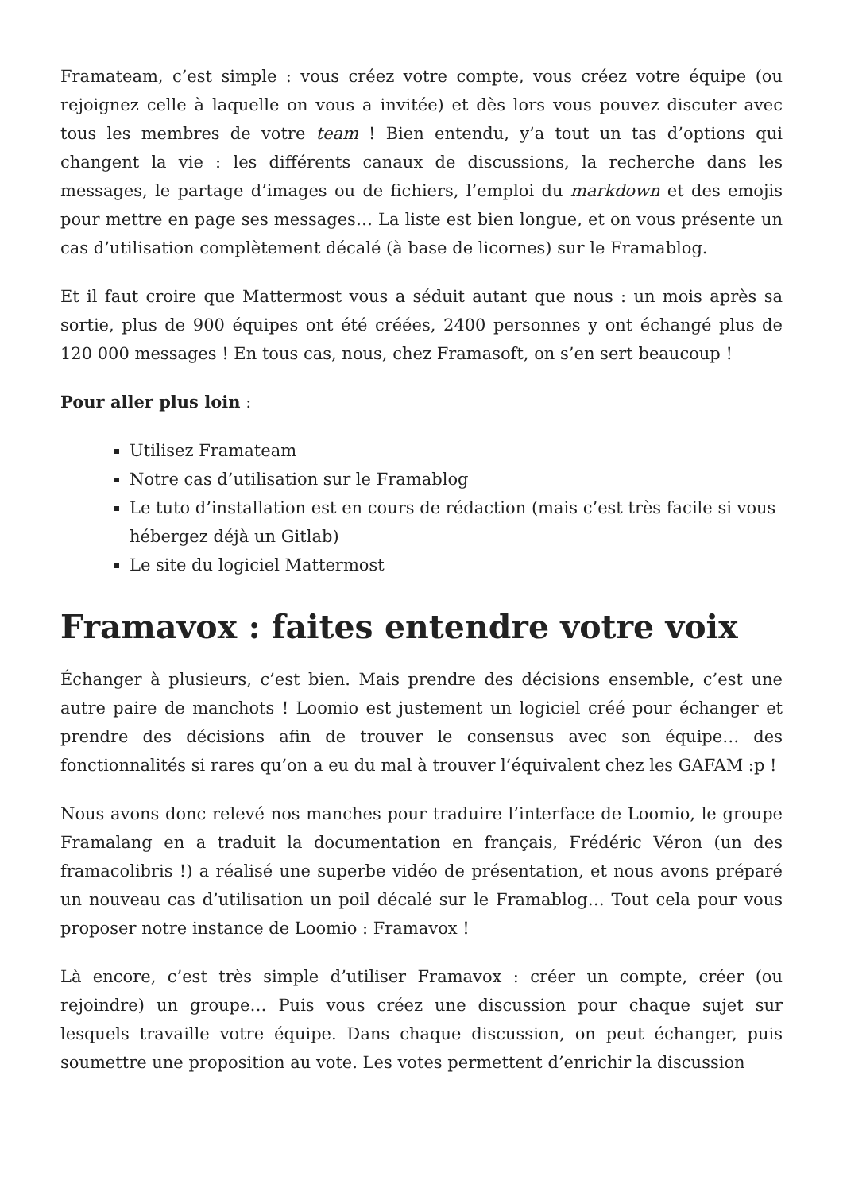Framateam, c’est simple : vous créez votre compte, vous créez votre équipe (ou rejoignez celle à laquelle on vous a invitée) et dès lors vous pouvez discuter avec tous les membres de votre team ! Bien entendu, y’a tout un tas d’options qui changent la vie : les différents canaux de discussions, la recherche dans les messages, le partage d’images ou de fichiers, l’emploi du markdown et des emojis pour mettre en page ses messages… La liste est bien longue, et on vous présente un cas d’utilisation complètement décalé (à base de licornes) sur le Framablog.
Et il faut croire que Mattermost vous a séduit autant que nous : un mois après sa sortie, plus de 900 équipes ont été créées, 2400 personnes y ont échangé plus de 120 000 messages ! En tous cas, nous, chez Framasoft, on s’en sert beaucoup !
Pour aller plus loin :
Utilisez Framateam
Notre cas d’utilisation sur le Framablog
Le tuto d’installation est en cours de rédaction (mais c’est très facile si vous hébergez déjà un Gitlab)
Le site du logiciel Mattermost
Framavox : faites entendre votre voix
Échanger à plusieurs, c’est bien. Mais prendre des décisions ensemble, c’est une autre paire de manchots ! Loomio est justement un logiciel créé pour échanger et prendre des décisions afin de trouver le consensus avec son équipe… des fonctionnalités si rares qu’on a eu du mal à trouver l’équivalent chez les GAFAM :p !
Nous avons donc relevé nos manches pour traduire l’interface de Loomio, le groupe Framalang en a traduit la documentation en français, Frédéric Véron (un des framacolibris !) a réalisé une superbe vidéo de présentation, et nous avons préparé un nouveau cas d’utilisation un poil décalé sur le Framablog… Tout cela pour vous proposer notre instance de Loomio : Framavox !
Là encore, c’est très simple d’utiliser Framavox : créer un compte, créer (ou rejoindre) un groupe… Puis vous créez une discussion pour chaque sujet sur lesquels travaille votre équipe. Dans chaque discussion, on peut échanger, puis soumettre une proposition au vote. Les votes permettent d’enrichir la discussion